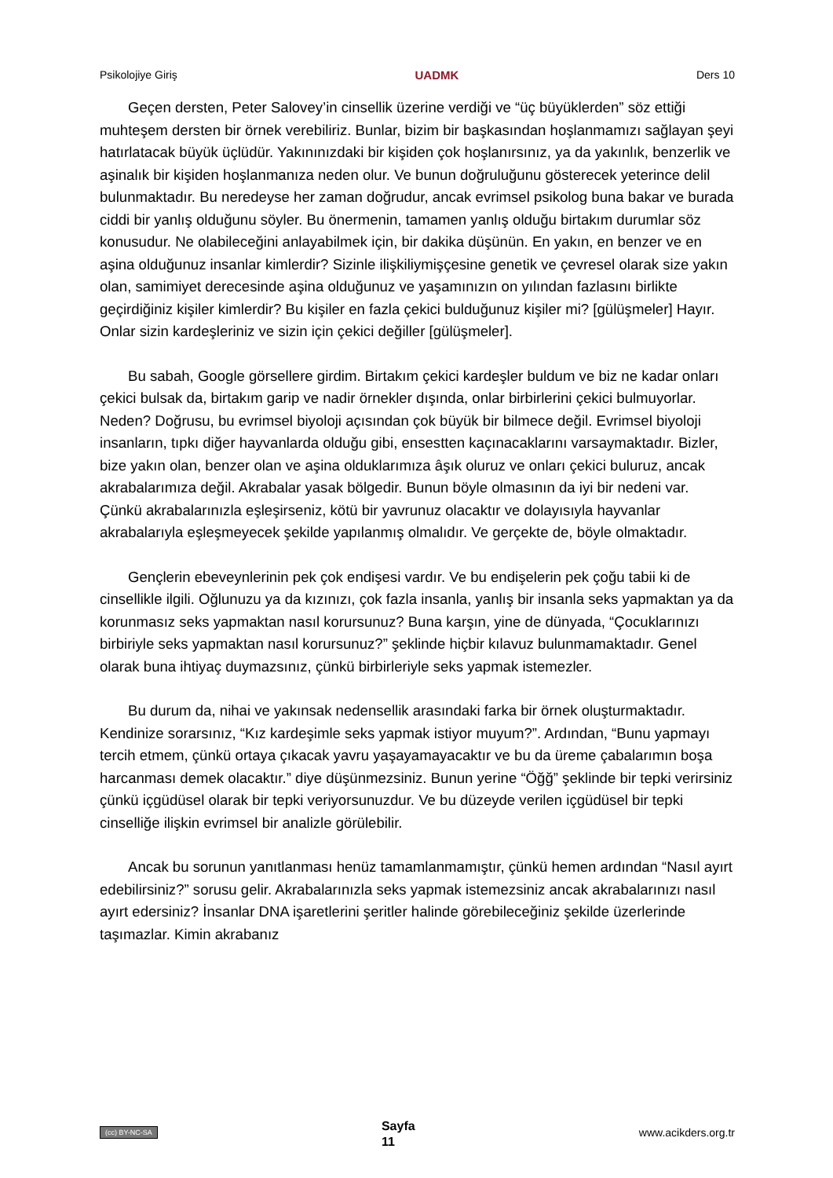Psikolojiye Giriş UADMK Ders 10
Geçen dersten, Peter Salovey’in cinsellik üzerine verdiği ve “üç büyüklerden” söz ettiği muhteşem dersten bir örnek verebiliriz. Bunlar, bizim bir başkasından hoşlanmamızı sağlayan şeyi hatırlatacak büyük üçlüdür. Yakınınızdaki bir kişiden çok hoşlanırsınız, ya da yakınlık, benzerlik ve aşinalık bir kişiden hoşlanmanıza neden olur. Ve bunun doğruluğunu gösterecek yeterince delil bulunmaktadır. Bu neredeyse her zaman doğrudur, ancak evrimsel psikolog buna bakar ve burada ciddi bir yanlış olduğunu söyler. Bu önermenin, tamamen yanlış olduğu birtakım durumlar söz konusudur. Ne olabileceğini anlayabilmek için, bir dakika düşünün. En yakın, en benzer ve en aşina olduğunuz insanlar kimlerdir? Sizinle ilişkiliymişçesine genetik ve çevresel olarak size yakın olan, samimiyet derecesinde aşina olduğunuz ve yaşamınızın on yılından fazlasını birlikte geçirdiğiniz kişiler kimlerdir? Bu kişiler en fazla çekici bulduğunuz kişiler mi? [gülüşmeler] Hayır. Onlar sizin kardeşleriniz ve sizin için çekici değiller [gülüşmeler].
Bu sabah, Google görsellere girdim. Birtakım çekici kardeşler buldum ve biz ne kadar onları çekici bulsak da, birtakım garip ve nadir örnekler dışında, onlar birbirlerini çekici bulmuyorlar. Neden? Doğrusu, bu evrimsel biyoloji açısından çok büyük bir bilmece değil. Evrimsel biyoloji insanların, tıpkı diğer hayvanlarda olduğu gibi, ensestten kaçınacaklarını varsaymaktadır. Bizler, bize yakın olan, benzer olan ve aşina olduklarımıza âşık oluruz ve onları çekici buluruz, ancak akrabalarımıza değil. Akrabalar yasak bölgedir. Bunun böyle olmasının da iyi bir nedeni var. Çünkü akrabalarınızla eşleşirseniz, kötü bir yavrunuz olacaktır ve dolayısıyla hayvanlar akrabalarıyla eşleşmeyecek şekilde yapılanmış olmalıdır. Ve gerçekte de, böyle olmaktadır.
Gençlerin ebeveynlerinin pek çok endişesi vardır. Ve bu endişelerin pek çoğu tabii ki de cinsellikle ilgili. Oğlunuzu ya da kızınızı, çok fazla insanla, yanlış bir insanla seks yapmaktan ya da korunmasız seks yapmaktan nasıl korursunuz? Buna karşın, yine de dünyada, “Çocuklarınızı birbiriyle seks yapmaktan nasıl korursunuz?” şeklinde hiçbir kılavuz bulunmamaktadır. Genel olarak buna ihtiyaç duymazsınız, çünkü birbirleriyle seks yapmak istemezler.
Bu durum da, nihai ve yakınsak nedensellik arasındaki farka bir örnek oluşturmaktadır. Kendinize sorarsınız, “Kız kardeşimle seks yapmak istiyor muyum?”. Ardından, “Bunu yapmayı tercih etmem, çünkü ortaya çıkacak yavru yaşayamayacaktır ve bu da üreme çabalarımın boşa harcanması demek olacaktır.” diye düşünmezsiniz. Bunun yerine “Öğğ” şeklinde bir tepki verirsiniz çünkü içgüdüsel olarak bir tepki veriyorsunuzdur. Ve bu düzeyde verilen içgüdüsel bir tepki cinselliğe ilişkin evrimsel bir analizle görülebilir.
Ancak bu sorunun yanıtlanması henüz tamamlanmamıştır, çünkü hemen ardından “Nasıl ayırt edebilirsiniz?” sorusu gelir. Akrabalarınızla seks yapmak istemezsiniz ancak akrabalarınızı nasıl ayırt edersiniz? İnsanlar DNA işaretlerini şeritler halinde görebileceğiniz şekilde üzerlerinde taşımazlar. Kimin akrabanız
(cc) BY-NC-SA Sayfa
11 www.acikders.org.tr